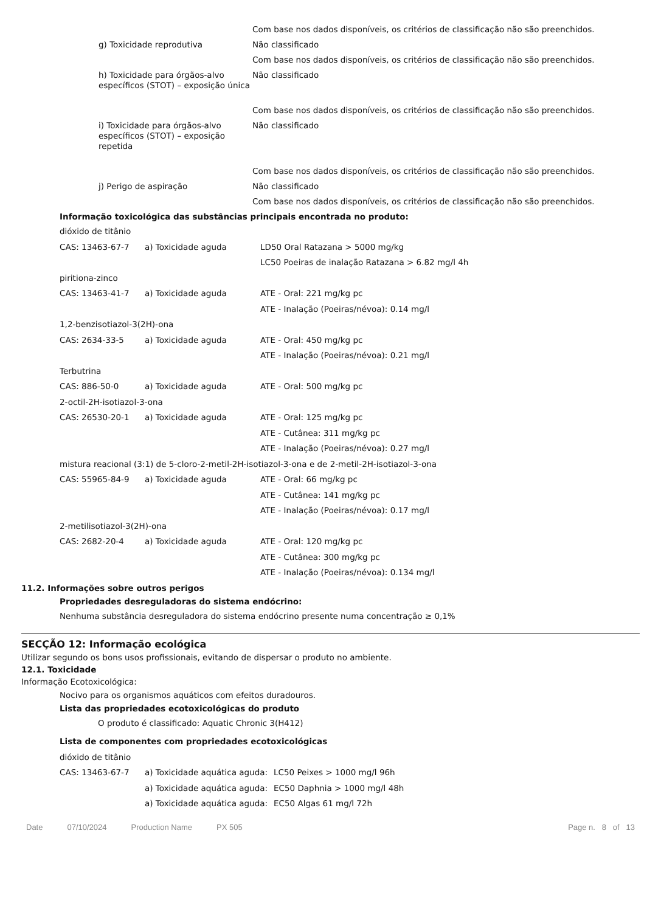| | Com base nos dados disponíveis, os critérios de classificação não são preenchidos. |
| g) Toxicidade reprodutiva | Não classificado |
| | Com base nos dados disponíveis, os critérios de classificação não são preenchidos. |
| h) Toxicidade para órgãos-alvo específicos (STOT) – exposição única | Não classificado |
| | Com base nos dados disponíveis, os critérios de classificação não são preenchidos. |
| i) Toxicidade para órgãos-alvo específicos (STOT) – exposição repetida | Não classificado |
| | Com base nos dados disponíveis, os critérios de classificação não são preenchidos. |
| j) Perigo de aspiração | Não classificado |
| | Com base nos dados disponíveis, os critérios de classificação não são preenchidos. |
Informação toxicológica das substâncias principais encontrada no produto:
| dióxido de titânio | | |
| CAS: 13463-67-7 | a) Toxicidade aguda | LD50 Oral Ratazana > 5000 mg/kg |
| | | LC50 Poeiras de inalação Ratazana > 6.82 mg/l 4h |
| piritiona-zinco | | |
| CAS: 13463-41-7 | a) Toxicidade aguda | ATE - Oral: 221 mg/kg pc |
| | | ATE - Inalação (Poeiras/névoa): 0.14 mg/l |
| 1,2-benzisotiazol-3(2H)-ona | | |
| CAS: 2634-33-5 | a) Toxicidade aguda | ATE - Oral: 450 mg/kg pc |
| | | ATE - Inalação (Poeiras/névoa): 0.21 mg/l |
| Terbutrina | | |
| CAS: 886-50-0 | a) Toxicidade aguda | ATE - Oral: 500 mg/kg pc |
| 2-octil-2H-isotiazol-3-ona | | |
| CAS: 26530-20-1 | a) Toxicidade aguda | ATE - Oral: 125 mg/kg pc |
| | | ATE - Cutânea: 311 mg/kg pc |
| | | ATE - Inalação (Poeiras/névoa): 0.27 mg/l |
| mistura reacional (3:1) de 5-cloro-2-metil-2H-isotiazol-3-ona e de 2-metil-2H-isotiazol-3-ona | | |
| CAS: 55965-84-9 | a) Toxicidade aguda | ATE - Oral: 66 mg/kg pc |
| | | ATE - Cutânea: 141 mg/kg pc |
| | | ATE - Inalação (Poeiras/névoa): 0.17 mg/l |
| 2-metilisotiazol-3(2H)-ona | | |
| CAS: 2682-20-4 | a) Toxicidade aguda | ATE - Oral: 120 mg/kg pc |
| | | ATE - Cutânea: 300 mg/kg pc |
| | | ATE - Inalação (Poeiras/névoa): 0.134 mg/l |
11.2. Informações sobre outros perigos
Propriedades desreguladoras do sistema endócrino:
Nenhuma substância desreguladora do sistema endócrino presente numa concentração ≥ 0,1%
SECÇÃO 12: Informação ecológica
Utilizar segundo os bons usos profissionais, evitando de dispersar o produto no ambiente.
12.1. Toxicidade
Informação Ecotoxicológica:
Nocivo para os organismos aquáticos com efeitos duradouros.
Lista das propriedades ecotoxicológicas do produto
O produto é classificado: Aquatic Chronic 3(H412)
Lista de componentes com propriedades ecotoxicológicas
| dióxido de titânio | | |
| CAS: 13463-67-7 | a) Toxicidade aquática aguda: | LC50 Peixes > 1000 mg/l 96h |
| | a) Toxicidade aquática aguda: | EC50 Daphnia > 1000 mg/l 48h |
| | a) Toxicidade aquática aguda: | EC50 Algas 61 mg/l 72h |
Date 07/10/2024 Production Name PX 505 Page n. 8 of 13